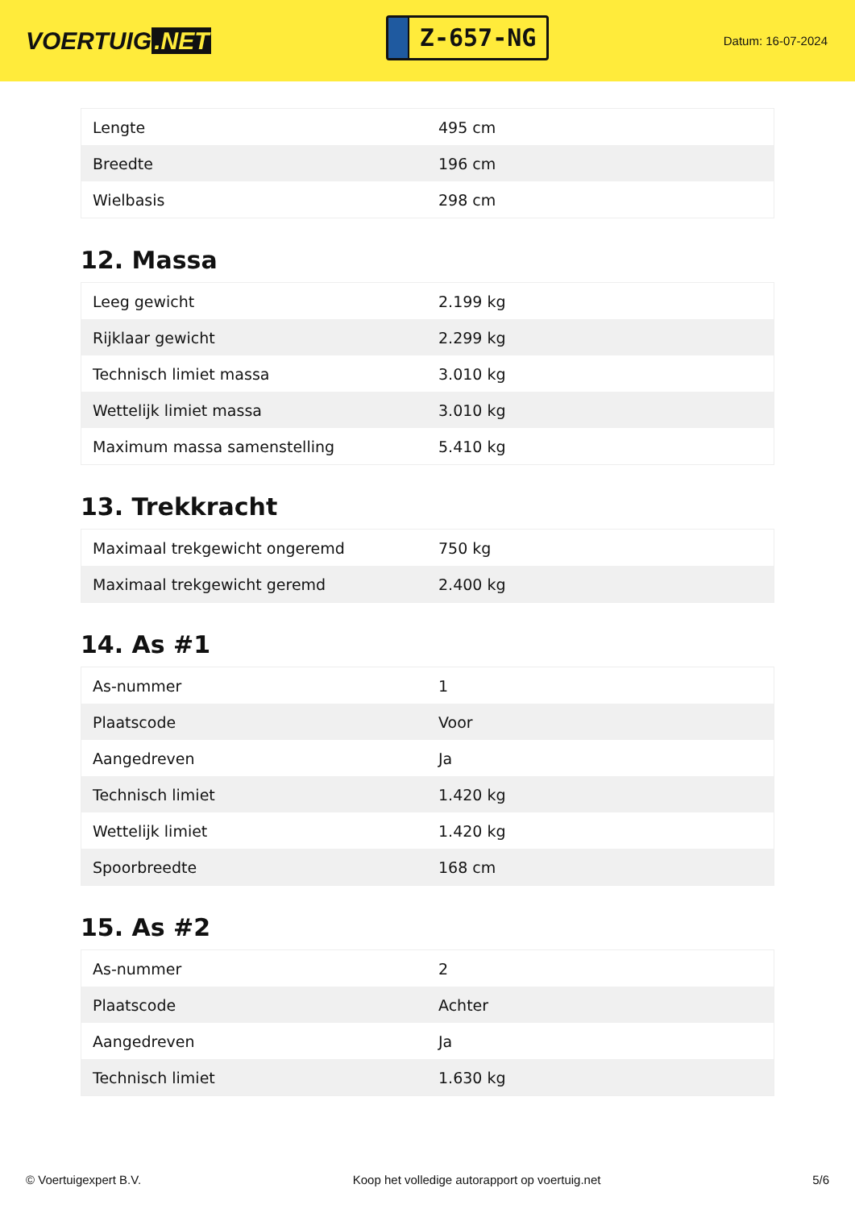VOERTUIG.NET
Z-657-NG
Datum: 16-07-2024
| Lengte | 495 cm |
| Breedte | 196 cm |
| Wielbasis | 298 cm |
12. Massa
| Leeg gewicht | 2.199 kg |
| Rijklaar gewicht | 2.299 kg |
| Technisch limiet massa | 3.010 kg |
| Wettelijk limiet massa | 3.010 kg |
| Maximum massa samenstelling | 5.410 kg |
13. Trekkracht
| Maximaal trekgewicht ongeremd | 750 kg |
| Maximaal trekgewicht geremd | 2.400 kg |
14. As #1
| As-nummer | 1 |
| Plaatscode | Voor |
| Aangedreven | Ja |
| Technisch limiet | 1.420 kg |
| Wettelijk limiet | 1.420 kg |
| Spoorbreedte | 168 cm |
15. As #2
| As-nummer | 2 |
| Plaatscode | Achter |
| Aangedreven | Ja |
| Technisch limiet | 1.630 kg |
© Voertuigexpert B.V. Koop het volledige autorapport op voertuig.net 5/6